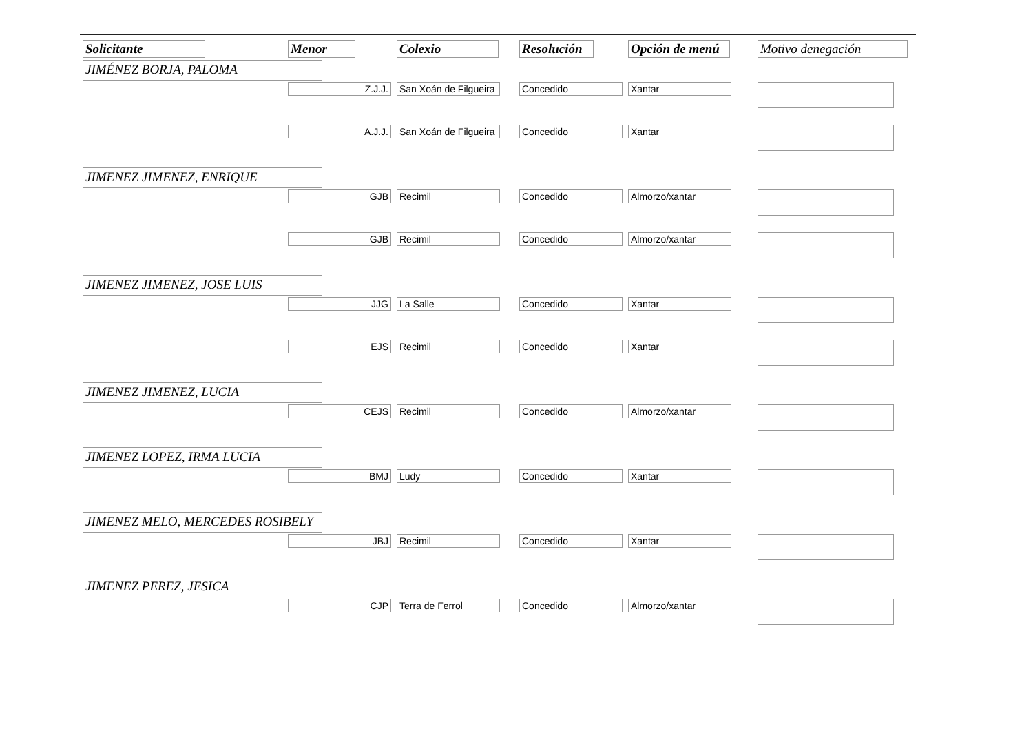| Solicitante | Menor | Colexio | Resolución | Opción de menú | Motivo denegación |
| --- | --- | --- | --- | --- | --- |
| JIMÉNEZ BORJA, PALOMA | | | | | |
| | Z.J.J. | San Xoán de Filgueira | Concedido | Xantar | |
| | A.J.J. | San Xoán de Filgueira | Concedido | Xantar | |
| JIMENEZ JIMENEZ, ENRIQUE | | | | | |
| | GJB | Recimil | Concedido | Almorzo/xantar | |
| | GJB | Recimil | Concedido | Almorzo/xantar | |
| JIMENEZ JIMENEZ, JOSE LUIS | | | | | |
| | JJG | La Salle | Concedido | Xantar | |
| | EJS | Recimil | Concedido | Xantar | |
| JIMENEZ JIMENEZ, LUCIA | | | | | |
| | CEJS | Recimil | Concedido | Almorzo/xantar | |
| JIMENEZ LOPEZ, IRMA LUCIA | | | | | |
| | BMJ | Ludy | Concedido | Xantar | |
| JIMENEZ MELO, MERCEDES ROSIBELY | | | | | |
| | JBJ | Recimil | Concedido | Xantar | |
| JIMENEZ PEREZ, JESICA | | | | | |
| | CJP | Terra de Ferrol | Concedido | Almorzo/xantar | |